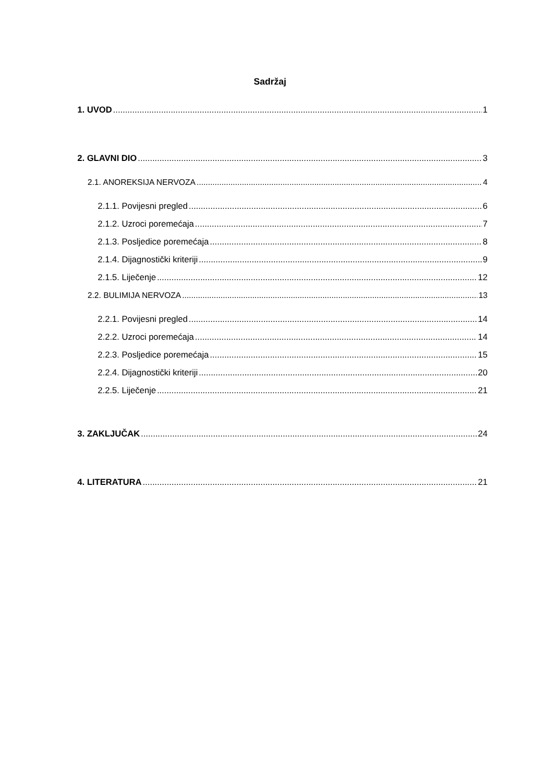Sadržaj
1. UVOD 1
2. GLAVNI DIO 3
2.1. ANOREKSIJA NERVOZA 4
2.1.1. Povijesni pregled 6
2.1.2. Uzroci poremećaja 7
2.1.3. Posljedice poremećaja 8
2.1.4. Dijagnostički kriteriji 9
2.1.5. Liječenje 12
2.2. BULIMIJA NERVOZA 13
2.2.1. Povijesni pregled 14
2.2.2. Uzroci poremećaja 14
2.2.3. Posljedice poremećaja 15
2.2.4. Dijagnostički kriteriji 20
2.2.5. Liječenje 21
3. ZAKLJUČAK 24
4. LITERATURA 21